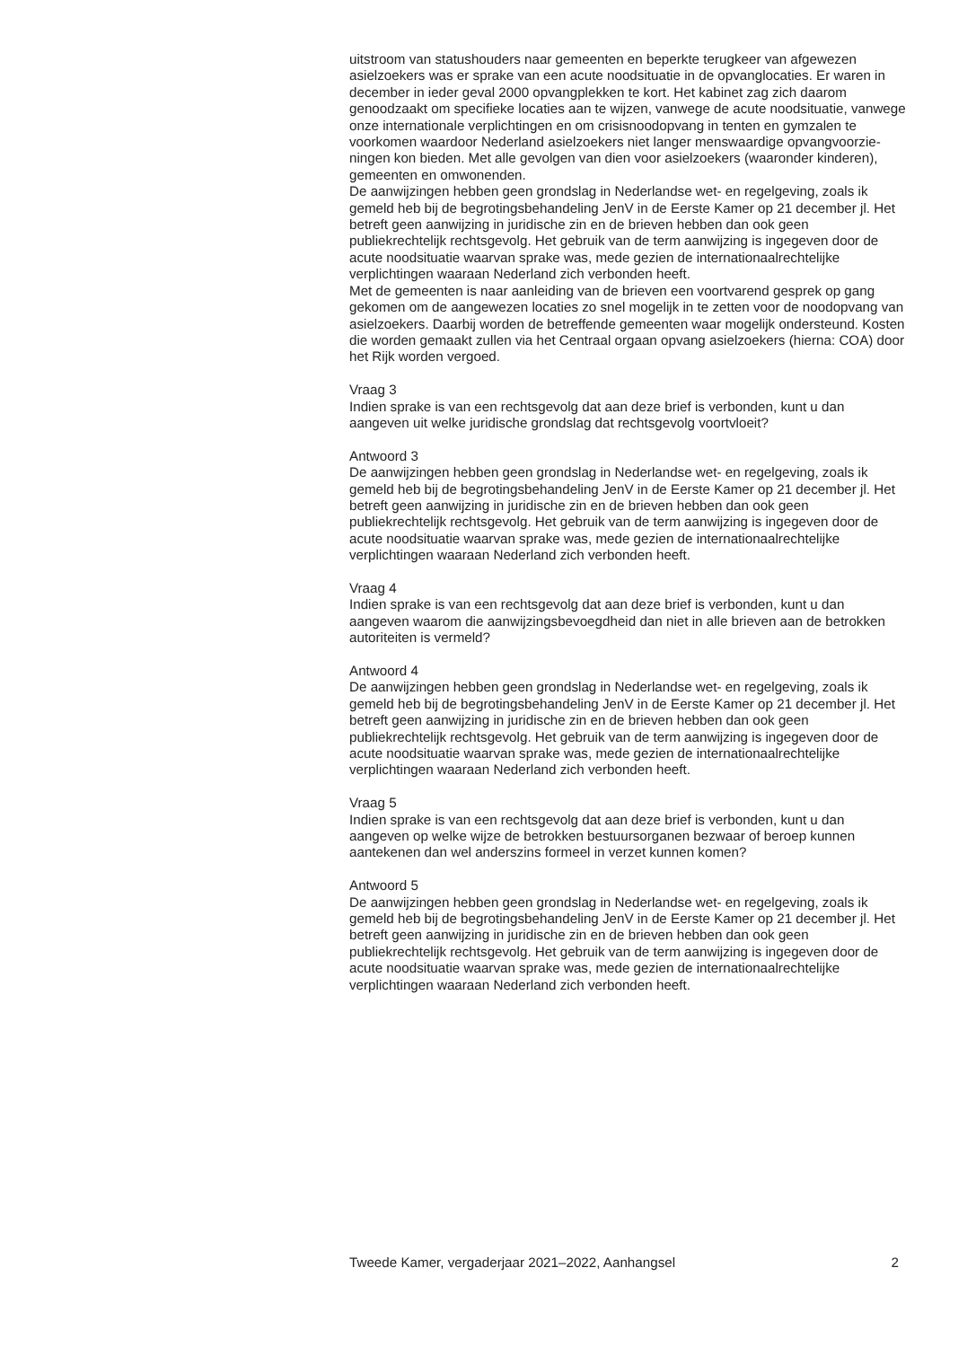uitstroom van statushouders naar gemeenten en beperkte terugkeer van afgewezen asielzoekers was er sprake van een acute noodsituatie in de opvanglocaties. Er waren in december in ieder geval 2000 opvangplekken te kort. Het kabinet zag zich daarom genoodzaakt om specifieke locaties aan te wijzen, vanwege de acute noodsituatie, vanwege onze internationale verplichtingen en om crisisnoodopvang in tenten en gymzalen te voorkomen waardoor Nederland asielzoekers niet langer menswaardige opvangvoorzie-ningen kon bieden. Met alle gevolgen van dien voor asielzoekers (waaronder kinderen), gemeenten en omwonenden.
De aanwijzingen hebben geen grondslag in Nederlandse wet- en regelgeving, zoals ik gemeld heb bij de begrotingsbehandeling JenV in de Eerste Kamer op 21 december jl. Het betreft geen aanwijzing in juridische zin en de brieven hebben dan ook geen publiekrechtelijk rechtsgevolg. Het gebruik van de term aanwijzing is ingegeven door de acute noodsituatie waarvan sprake was, mede gezien de internationaalrechtelijke verplichtingen waaraan Nederland zich verbonden heeft.
Met de gemeenten is naar aanleiding van de brieven een voortvarend gesprek op gang gekomen om de aangewezen locaties zo snel mogelijk in te zetten voor de noodopvang van asielzoekers. Daarbij worden de betreffende gemeenten waar mogelijk ondersteund. Kosten die worden gemaakt zullen via het Centraal orgaan opvang asielzoekers (hierna: COA) door het Rijk worden vergoed.
Vraag 3
Indien sprake is van een rechtsgevolg dat aan deze brief is verbonden, kunt u dan aangeven uit welke juridische grondslag dat rechtsgevolg voortvloeit?
Antwoord 3
De aanwijzingen hebben geen grondslag in Nederlandse wet- en regelgeving, zoals ik gemeld heb bij de begrotingsbehandeling JenV in de Eerste Kamer op 21 december jl. Het betreft geen aanwijzing in juridische zin en de brieven hebben dan ook geen publiekrechtelijk rechtsgevolg. Het gebruik van de term aanwijzing is ingegeven door de acute noodsituatie waarvan sprake was, mede gezien de internationaalrechtelijke verplichtingen waaraan Nederland zich verbonden heeft.
Vraag 4
Indien sprake is van een rechtsgevolg dat aan deze brief is verbonden, kunt u dan aangeven waarom die aanwijzingsbevoegdheid dan niet in alle brieven aan de betrokken autoriteiten is vermeld?
Antwoord 4
De aanwijzingen hebben geen grondslag in Nederlandse wet- en regelgeving, zoals ik gemeld heb bij de begrotingsbehandeling JenV in de Eerste Kamer op 21 december jl. Het betreft geen aanwijzing in juridische zin en de brieven hebben dan ook geen publiekrechtelijk rechtsgevolg. Het gebruik van de term aanwijzing is ingegeven door de acute noodsituatie waarvan sprake was, mede gezien de internationaalrechtelijke verplichtingen waaraan Nederland zich verbonden heeft.
Vraag 5
Indien sprake is van een rechtsgevolg dat aan deze brief is verbonden, kunt u dan aangeven op welke wijze de betrokken bestuursorganen bezwaar of beroep kunnen aantekenen dan wel anderszins formeel in verzet kunnen komen?
Antwoord 5
De aanwijzingen hebben geen grondslag in Nederlandse wet- en regelgeving, zoals ik gemeld heb bij de begrotingsbehandeling JenV in de Eerste Kamer op 21 december jl. Het betreft geen aanwijzing in juridische zin en de brieven hebben dan ook geen publiekrechtelijk rechtsgevolg. Het gebruik van de term aanwijzing is ingegeven door de acute noodsituatie waarvan sprake was, mede gezien de internationaalrechtelijke verplichtingen waaraan Nederland zich verbonden heeft.
Tweede Kamer, vergaderjaar 2021–2022, Aanhangsel 2